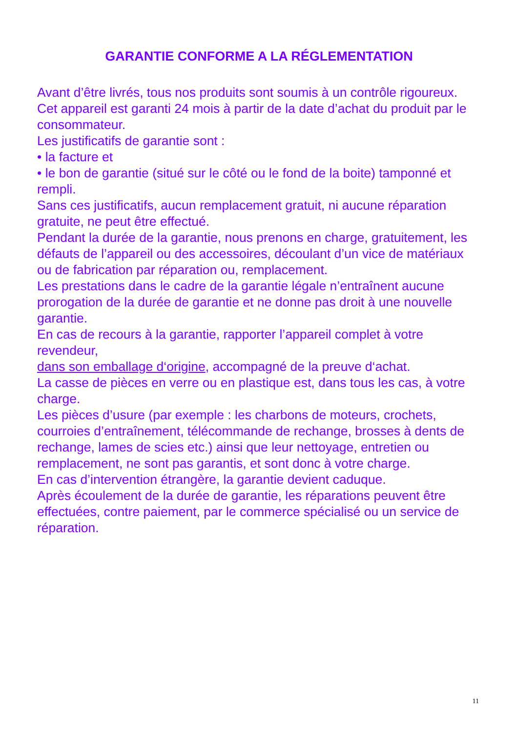GARANTIE CONFORME A LA RÉGLEMENTATION
Avant d’être livrés, tous nos produits sont soumis à un contrôle rigoureux.
Cet appareil est garanti 24 mois à partir de la date d’achat du produit par le consommateur.
Les justificatifs de garantie sont :
• la facture et
• le bon de garantie (situé sur le côté ou le fond de la boite) tamponné et rempli.
Sans ces justificatifs, aucun remplacement gratuit, ni aucune réparation gratuite, ne peut être effectué.
Pendant la durée de la garantie, nous prenons en charge, gratuitement, les défauts de l’appareil ou des accessoires, découlant d’un vice de matériaux ou de fabrication par réparation ou, remplacement.
Les prestations dans le cadre de la garantie légale n’entraînent aucune prorogation de la durée de garantie et ne donne pas droit à une nouvelle garantie.
En cas de recours à la garantie, rapporter l’appareil complet à votre revendeur,
dans son emballage d‘origine, accompagné de la preuve d‘achat.
La casse de pièces en verre ou en plastique est, dans tous les cas, à votre charge.
Les pièces d’usure (par exemple : les charbons de moteurs, crochets, courroies d’entraînement, télécommande de rechange, brosses à dents de rechange, lames de scies etc.) ainsi que leur nettoyage, entretien ou remplacement, ne sont pas garantis, et sont donc à votre charge.
En cas d’intervention étrangère, la garantie devient caduque.
Après écoulement de la durée de garantie, les réparations peuvent être effectuées, contre paiement, par le commerce spécialisé ou un service de réparation.
11